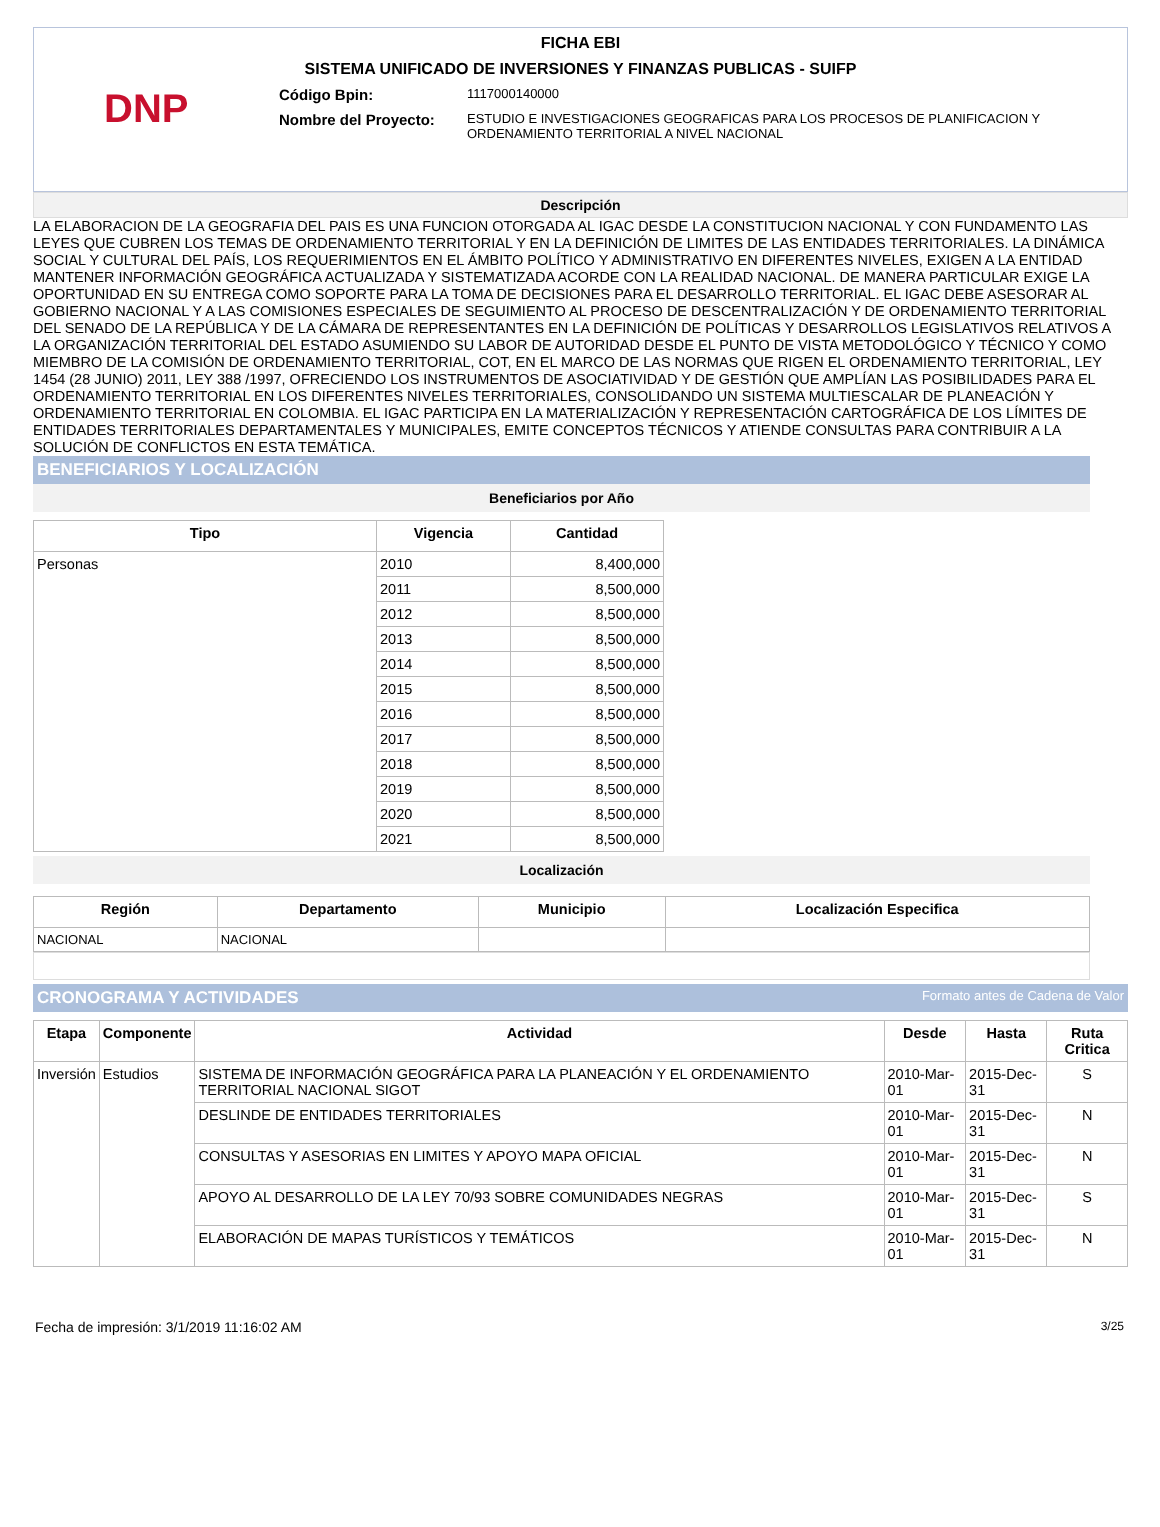FICHA EBI
SISTEMA UNIFICADO DE INVERSIONES Y FINANZAS PUBLICAS - SUIFP
DNP
Código Bpin:
1117000140000
Nombre del Proyecto:
ESTUDIO E INVESTIGACIONES GEOGRAFICAS PARA LOS PROCESOS DE PLANIFICACION Y ORDENAMIENTO TERRITORIAL A NIVEL NACIONAL
Descripción
LA ELABORACION DE LA GEOGRAFIA DEL PAIS ES UNA FUNCION OTORGADA AL IGAC DESDE LA CONSTITUCION NACIONAL Y CON FUNDAMENTO LAS LEYES QUE CUBREN LOS TEMAS DE ORDENAMIENTO TERRITORIAL Y EN LA DEFINICIÓN DE LIMITES DE LAS ENTIDADES TERRITORIALES. LA DINÁMICA SOCIAL Y CULTURAL DEL PAÍS, LOS REQUERIMIENTOS EN EL ÁMBITO POLÍTICO Y ADMINISTRATIVO EN DIFERENTES NIVELES, EXIGEN A LA ENTIDAD MANTENER INFORMACIÓN GEOGRÁFICA ACTUALIZADA Y SISTEMATIZADA ACORDE CON LA REALIDAD NACIONAL. DE MANERA PARTICULAR EXIGE LA OPORTUNIDAD EN SU ENTREGA COMO SOPORTE PARA LA TOMA DE DECISIONES PARA EL DESARROLLO TERRITORIAL. EL IGAC DEBE ASESORAR AL GOBIERNO NACIONAL Y A LAS COMISIONES ESPECIALES DE SEGUIMIENTO AL PROCESO DE DESCENTRALIZACIÓN Y DE ORDENAMIENTO TERRITORIAL DEL SENADO DE LA REPÚBLICA Y DE LA CÁMARA DE REPRESENTANTES EN LA DEFINICIÓN DE POLÍTICAS Y DESARROLLOS LEGISLATIVOS RELATIVOS A LA ORGANIZACIÓN TERRITORIAL DEL ESTADO ASUMIENDO SU LABOR DE AUTORIDAD DESDE EL PUNTO DE VISTA METODOLÓGICO Y TÉCNICO Y COMO MIEMBRO DE LA COMISIÓN DE ORDENAMIENTO TERRITORIAL, COT, EN EL MARCO DE LAS NORMAS QUE RIGEN EL ORDENAMIENTO TERRITORIAL, LEY 1454 (28 JUNIO) 2011, LEY 388 /1997, OFRECIENDO LOS INSTRUMENTOS DE ASOCIATIVIDAD Y DE GESTIÓN QUE AMPLÍAN LAS POSIBILIDADES PARA EL ORDENAMIENTO TERRITORIAL EN LOS DIFERENTES NIVELES TERRITORIALES, CONSOLIDANDO UN SISTEMA MULTIESCALAR DE PLANEACIÓN Y ORDENAMIENTO TERRITORIAL EN COLOMBIA. EL IGAC PARTICIPA EN LA MATERIALIZACIÓN Y REPRESENTACIÓN CARTOGRÁFICA DE LOS LÍMITES DE ENTIDADES TERRITORIALES DEPARTAMENTALES Y MUNICIPALES, EMITE CONCEPTOS TÉCNICOS Y ATIENDE CONSULTAS PARA CONTRIBUIR A LA SOLUCIÓN DE CONFLICTOS EN ESTA TEMÁTICA.
BENEFICIARIOS Y LOCALIZACIÓN
Beneficiarios por Año
| Tipo | Vigencia | Cantidad |
| --- | --- | --- |
| Personas | 2010 | 8,400,000 |
| | 2011 | 8,500,000 |
| | 2012 | 8,500,000 |
| | 2013 | 8,500,000 |
| | 2014 | 8,500,000 |
| | 2015 | 8,500,000 |
| | 2016 | 8,500,000 |
| | 2017 | 8,500,000 |
| | 2018 | 8,500,000 |
| | 2019 | 8,500,000 |
| | 2020 | 8,500,000 |
| | 2021 | 8,500,000 |
Localización
| Región | Departamento | Municipio | Localización Especifica |
| --- | --- | --- | --- |
| NACIONAL | NACIONAL | | |
CRONOGRAMA Y ACTIVIDADES Formato antes de Cadena de Valor
| Etapa | Componente | Actividad | Desde | Hasta | Ruta Critica |
| --- | --- | --- | --- | --- | --- |
| Inversión | Estudios | SISTEMA DE INFORMACIÓN GEOGRÁFICA PARA LA PLANEACIÓN Y EL ORDENAMIENTO TERRITORIAL NACIONAL SIGOT | 2010-Mar-01 | 2015-Dec-31 | S |
| | | DESLINDE DE ENTIDADES TERRITORIALES | 2010-Mar-01 | 2015-Dec-31 | N |
| | | CONSULTAS Y ASESORIAS EN LIMITES Y APOYO MAPA OFICIAL | 2010-Mar-01 | 2015-Dec-31 | N |
| | | APOYO AL DESARROLLO DE LA LEY 70/93 SOBRE COMUNIDADES NEGRAS | 2010-Mar-01 | 2015-Dec-31 | S |
| | | ELABORACIÓN DE MAPAS TURÍSTICOS Y TEMÁTICOS | 2010-Mar-01 | 2015-Dec-31 | N |
Fecha de impresión: 3/1/2019 11:16:02 AM 3/25